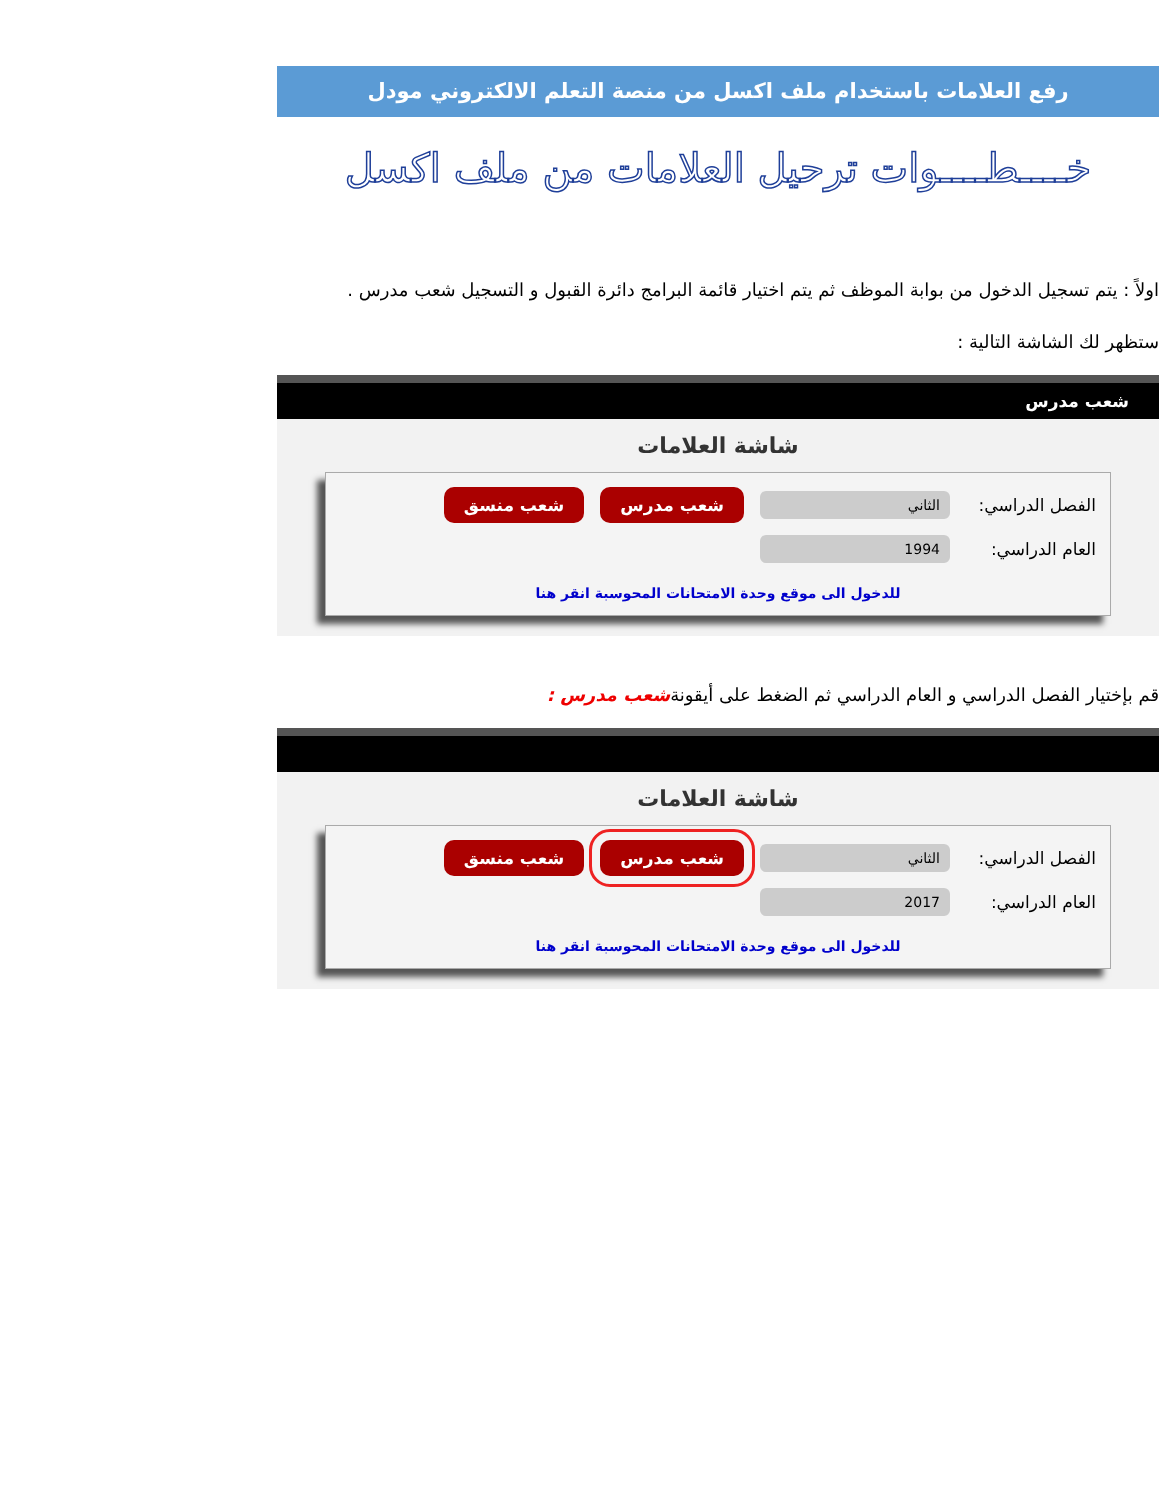رفع العلامات باستخدام ملف اكسل من منصة التعلم الالكتروني مودل
خــــطــــوات ترحيل العلامات من ملف اكسل
اولاً : يتم تسجيل الدخول من بوابة الموظف ثم يتم اختيار قائمة البرامج دائرة القبول و التسجيل شعب مدرس .
ستظهر لك الشاشة التالية :
شعب مدرس
شاشة العلامات
الفصل الدراسي: الثاني شعب مدرس شعب منسق
العام الدراسي: 1994
للدخول الى موقع وحدة الامتحانات المحوسبة انقر هنا
قم بإختيار الفصل الدراسي و العام الدراسي ثم الضغط على أيقونةشعب مدرس :
شاشة العلامات
الفصل الدراسي: الثاني شعب مدرس شعب منسق
العام الدراسي: 2017
للدخول الى موقع وحدة الامتحانات المحوسبة انقر هنا